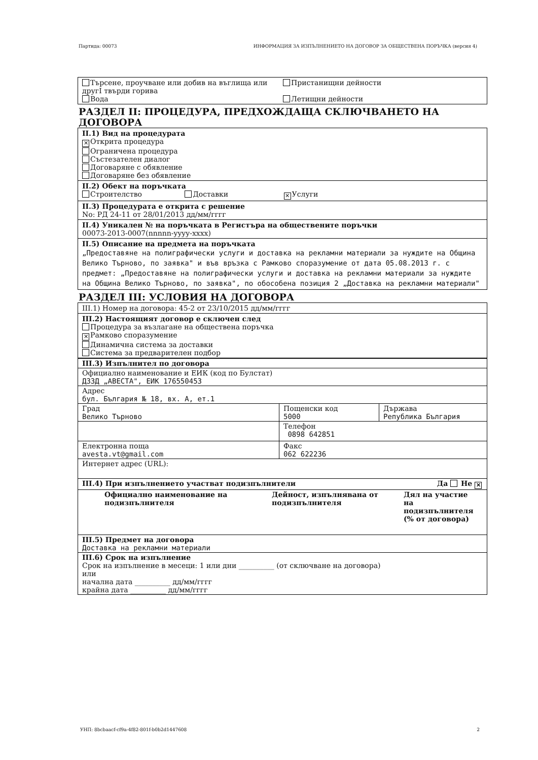Партида: 00073 ИНФОРМАЦИЯ ЗА ИЗПЪЛНЕНИЕТО НА ДОГОВОР ЗА ОБЩЕСТВЕНА ПОРЪЧКА (версия 4)
Търсене, проучване или добив на въглища или другI твърди горива
Пристанищни дейности
Вода Летищни дейности
РАЗДЕЛ II: ПРОЦЕДУРА, ПРЕДХОЖДАЩА СКЛЮЧВАНЕТО НА ДОГОВОРА
II.1) Вид на процедурата
✕ Открита процедура
Ограничена процедура
Състезателен диалог
Договаряне с обявление
Договаряне без обявление
II.2) Обект на поръчката
Строителство Доставки ✕ Услуги
II.3) Процедурата е открита с решение
No: РД 24-11 от 28/01/2013 дд/мм/гггг
II.4) Уникален № на поръчката в Регистъра на обществените поръчки
00073-2013-0007(nnnnn-yyyy-xxxx)
II.5) Описание на предмета на поръчката
„Предоставяне на полиграфически услуги и доставка на рекламни материали за нуждите на Община Велико Търново, по заявка" и във връзка с Рамково споразумение от дата 05.08.2013 г. с предмет: „Предоставяне на полиграфически услуги и доставка на рекламни материали за нуждите на Община Велико Търново, по заявка", по обособена позиция 2 „Доставка на рекламни материали"
РАЗДЕЛ III: УСЛОВИЯ НА ДОГОВОРА
III.1) Номер на договора: 45-2 от 23/10/2015 дд/мм/гггг
III.2) Настоящият договор е сключен след
Процедура за възлагане на обществена поръчка
✕ Рамково споразумение
Динамична система за доставки
Система за предварителен подбор
| III.3) Изпълнител по договора | | |
| Официално наименование и ЕИК (код по Булстат) ДЗЗД „АВЕСТА", ЕИК 176550453 | | |
| Адрес бул. България № 18, вх. А, ет.1 | | |
| Град Велико Търново | Пощенски код 5000 | Държава Република България |
| | Телефон 0898 642851 | |
| Електронна поща avesta.vt@gmail.com | Факс 062 622236 | |
| Интернет адрес (URL): | | |
| III.4) При изпълнението участват подизпълнители Да Не ✕ | | |
| Официално наименование на подизпълнителя Дейност, изпълнявана от подизпълнителя Дял на участие на подизпълнителя (% от договора) | | |
| III.5) Предмет на договора Доставка на рекламни материали | | |
| III.6) Срок на изпълнение Срок на изпълнение в месеци: 1 или дни __________ (от сключване на договора) или начална дата __________ дд/мм/гггг крайна дата __________ дд/мм/гггг | | |
УНП: 8bcbaacf-cf9a-4f82-801f-b0b2d1447608 2